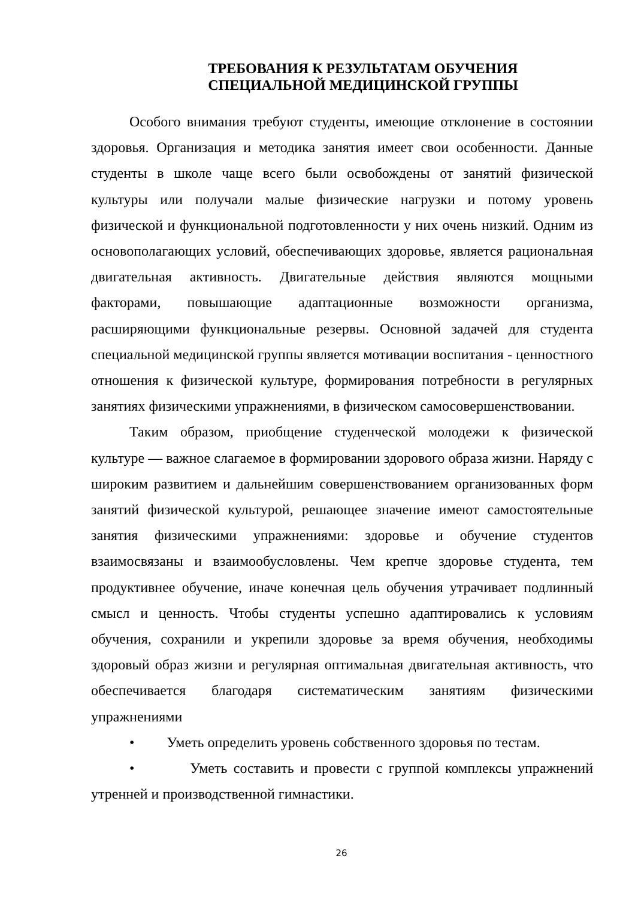ТРЕБОВАНИЯ К РЕЗУЛЬТАТАМ ОБУЧЕНИЯ
СПЕЦИАЛЬНОЙ МЕДИЦИНСКОЙ ГРУППЫ
Особого внимания требуют студенты, имеющие отклонение в состоянии здоровья. Организация и методика занятия имеет свои особенности. Данные студенты в школе чаще всего были освобождены от занятий физической культуры или получали малые физические нагрузки и потому уровень физической и функциональной подготовленности у них очень низкий. Одним из основополагающих условий, обеспечивающих здоровье, является рациональная двигательная активность. Двигательные действия являются мощными факторами, повышающие адаптационные возможности организма, расширяющими функциональные резервы. Основной задачей для студента специальной медицинской группы является мотивации воспитания - ценностного отношения к физической культуре, формирования потребности в регулярных занятиях физическими упражнениями, в физическом самосовершенствовании.
Таким образом, приобщение студенческой молодежи к физической культуре — важное слагаемое в формировании здорового образа жизни. Наряду с широким развитием и дальнейшим совершенствованием организованных форм занятий физической культурой, решающее значение имеют самостоятельные занятия физическими упражнениями: здоровье и обучение студентов взаимосвязаны и взаимообусловлены. Чем крепче здоровье студента, тем продуктивнее обучение, иначе конечная цель обучения утрачивает подлинный смысл и ценность. Чтобы студенты успешно адаптировались к условиям обучения, сохранили и укрепили здоровье за время обучения, необходимы здоровый образ жизни и регулярная оптимальная двигательная активность, что обеспечивается благодаря систематическим занятиям физическими упражнениями
• Уметь определить уровень собственного здоровья по тестам.
• Уметь составить и провести с группой комплексы упражнений утренней и производственной гимнастики.
26